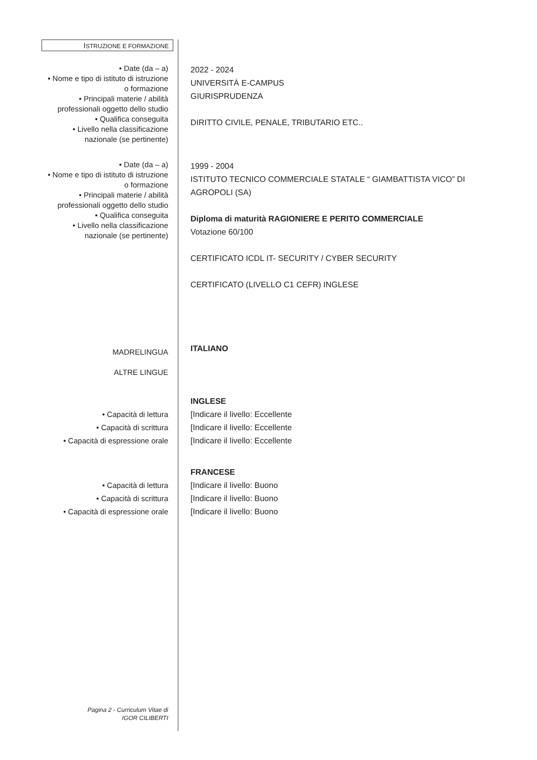ISTRUZIONE E FORMAZIONE
• Date (da – a)
• Nome e tipo di istituto di istruzione
o formazione
• Principali materie / abilità
professionali oggetto dello studio
• Qualifica conseguita
• Livello nella classificazione
nazionale (se pertinente)
2022 - 2024
UNIVERSITÀ E-CAMPUS
GIURISPRUDENZA
DIRITTO CIVILE, PENALE, TRIBUTARIO ETC..
• Date (da – a)
• Nome e tipo di istituto di istruzione
o formazione
• Principali materie / abilità
professionali oggetto dello studio
• Qualifica conseguita
• Livello nella classificazione
nazionale (se pertinente)
1999 - 2004
ISTITUTO TECNICO COMMERCIALE STATALE “ GIAMBATTISTA VICO” DI
AGROPOLI (SA)
Diploma di maturità RAGIONIERE E PERITO COMMERCIALE
Votazione 60/100
CERTIFICATO ICDL IT- SECURITY / CYBER SECURITY
CERTIFICATO (LIVELLO C1 CEFR) INGLESE
MADRELINGUA
ALTRE LINGUE
ITALIANO
• Capacità di lettura
• Capacità di scrittura
• Capacità di espressione orale
INGLESE
[Indicare il livello: Eccellente
[Indicare il livello: Eccellente
[Indicare il livello: Eccellente
• Capacità di lettura
• Capacità di scrittura
• Capacità di espressione orale
FRANCESE
[Indicare il livello: Buono
[Indicare il livello: Buono
[Indicare il livello: Buono
Pagina 2 - Curriculum Vitae di
IGOR CILIBERTI